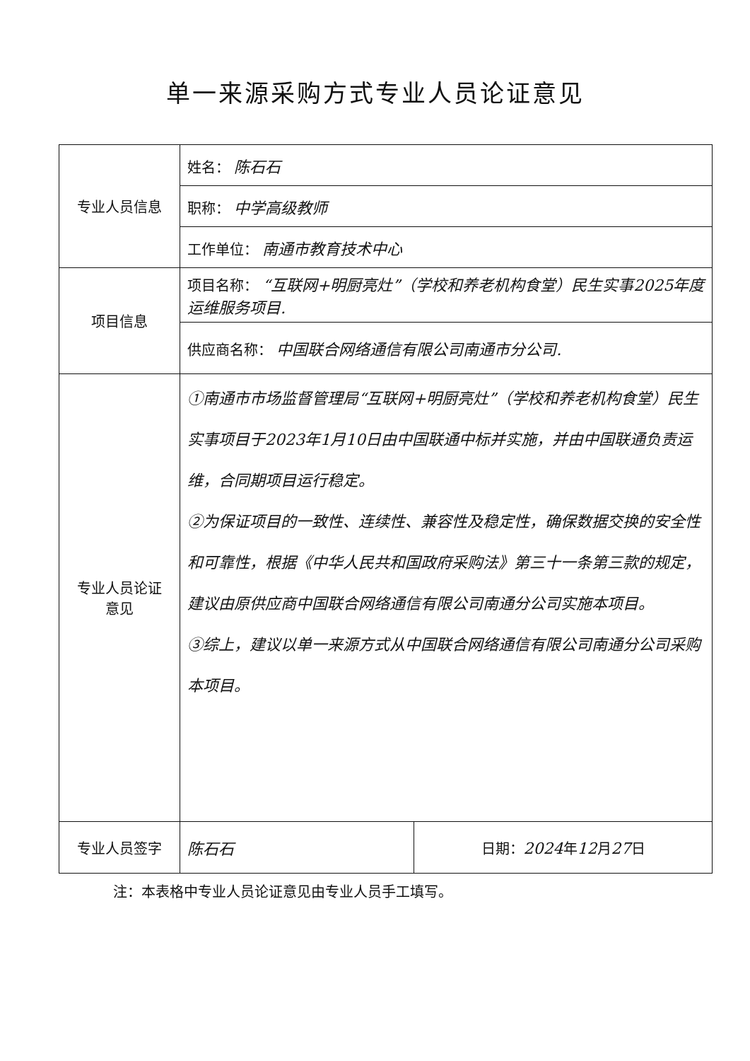单一来源采购方式专业人员论证意见
| 专业人员信息 | 姓名： 陈石石 | |
| | 职称： 中学高级教师 | |
| | 工作单位： 南通市教育技术中心 | |
| 项目信息 | 项目名称： “互联网+明厨亮灶”（学校和养老机构食堂）民生实事2025年度运维服务项目. | |
| | 供应商名称： 中国联合网络通信有限公司南通市分公司. | |
| 专业人员论证 意见 | ①南通市市场监督管理局“互联网+明厨亮灶”（学校和养老机构食堂）民生实事项目于2023年1月10日由中国联通中标并实施，并由中国联通负责运维，合同期项目运行稳定。 ②为保证项目的一致性、连续性、兼容性及稳定性，确保数据交换的安全性和可靠性，根据《中华人民共和国政府采购法》第三十一条第三款的规定，建议由原供应商中国联合网络通信有限公司南通分公司实施本项目。 ③综上，建议以单一来源方式从中国联合网络通信有限公司南通分公司采购本项目。 | |
| 专业人员签字 | 陈石石 | 日期： 2024 年 12 月 27 日 |
注：本表格中专业人员论证意见由专业人员手工填写。